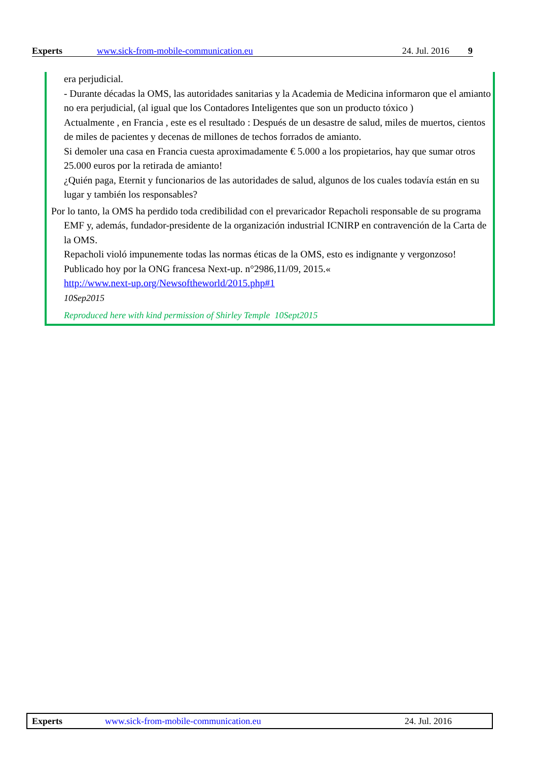Experts www.sick-from-mobile-communication.eu 24. Jul. 2016 9
era perjudicial.
- Durante décadas la OMS, las autoridades sanitarias y la Academia de Medicina informaron que el amianto
no era perjudicial, (al igual que los Contadores Inteligentes que son un producto tóxico )
Actualmente , en Francia , este es el resultado : Después de un desastre de salud, miles de muertos, cientos de miles de pacientes y decenas de millones de techos forrados de amianto.
Si demoler una casa en Francia cuesta aproximadamente € 5.000 a los propietarios, hay que sumar otros 25.000 euros por la retirada de amianto!
¿Quién paga, Eternit y funcionarios de las autoridades de salud, algunos de los cuales todavía están en su lugar y también los responsables?
Por lo tanto, la OMS ha perdido toda credibilidad con el prevaricador Repacholi responsable de su programa
EMF y, además, fundador-presidente de la organización industrial ICNIRP en contravención de la Carta de la OMS.
Repacholi violó impunemente todas las normas éticas de la OMS, esto es indignante y vergonzoso!
Publicado hoy por la ONG francesa Next-up. n°2986,11/09, 2015.«
http://www.next-up.org/Newsoftheworld/2015.php#1
10Sep2015
Reproduced here with kind permission of Shirley Temple 10Sept2015
Experts www.sick-from-mobile-communication.eu 24. Jul. 2016